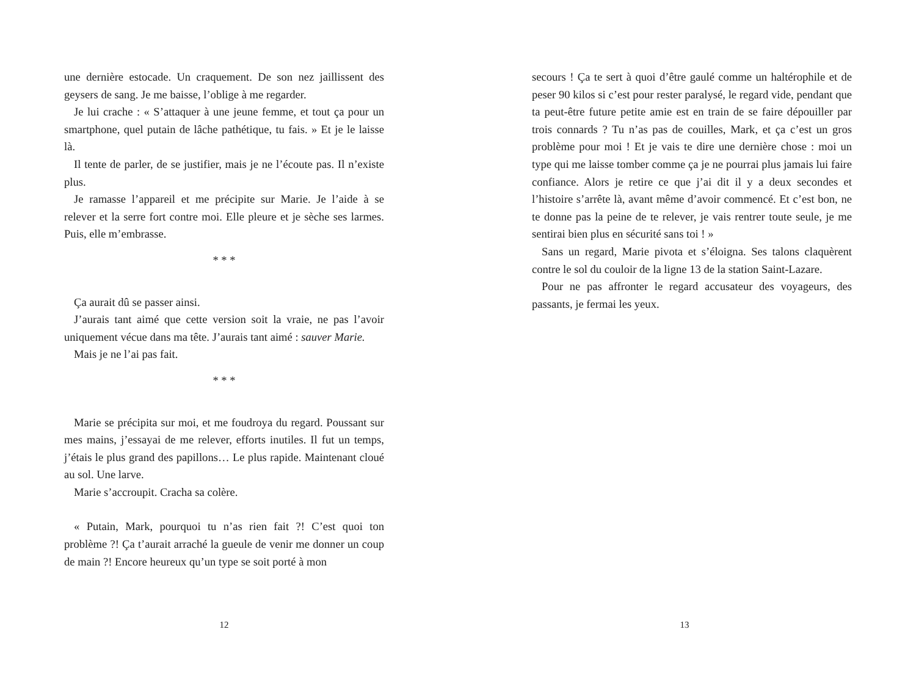une dernière estocade. Un craquement. De son nez jaillissent des geysers de sang. Je me baisse, l’oblige à me regarder.
Je lui crache : « S’attaquer à une jeune femme, et tout ça pour un smartphone, quel putain de lâche pathétique, tu fais. » Et je le laisse là.
Il tente de parler, de se justifier, mais je ne l’écoute pas. Il n’existe plus.
Je ramasse l’appareil et me précipite sur Marie. Je l’aide à se relever et la serre fort contre moi. Elle pleure et je sèche ses larmes. Puis, elle m’embrasse.
* * *
Ça aurait dû se passer ainsi.
J’aurais tant aimé que cette version soit la vraie, ne pas l’avoir uniquement vécue dans ma tête. J’aurais tant aimé : sauver Marie.
Mais je ne l’ai pas fait.
* * *
Marie se précipita sur moi, et me foudroya du regard. Poussant sur mes mains, j’essayai de me relever, efforts inutiles. Il fut un temps, j’étais le plus grand des papillons… Le plus rapide. Maintenant cloué au sol. Une larve.
Marie s’accroupit. Cracha sa colère.
« Putain, Mark, pourquoi tu n’as rien fait ?! C’est quoi ton problème ?! Ça t’aurait arraché la gueule de venir me donner un coup de main ?! Encore heureux qu’un type se soit porté à mon
12
secours ! Ça te sert à quoi d’être gaulé comme un haltérophile et de peser 90 kilos si c’est pour rester paralysé, le regard vide, pendant que ta peut-être future petite amie est en train de se faire dépouiller par trois connards ? Tu n’as pas de couilles, Mark, et ça c’est un gros problème pour moi ! Et je vais te dire une dernière chose : moi un type qui me laisse tomber comme ça je ne pourrai plus jamais lui faire confiance. Alors je retire ce que j’ai dit il y a deux secondes et l’histoire s’arrête là, avant même d’avoir commencé. Et c’est bon, ne te donne pas la peine de te relever, je vais rentrer toute seule, je me sentirai bien plus en sécurité sans toi ! »
Sans un regard, Marie pivota et s’éloigna. Ses talons claquèrent contre le sol du couloir de la ligne 13 de la station Saint-Lazare.
Pour ne pas affronter le regard accusateur des voyageurs, des passants, je fermai les yeux.
13